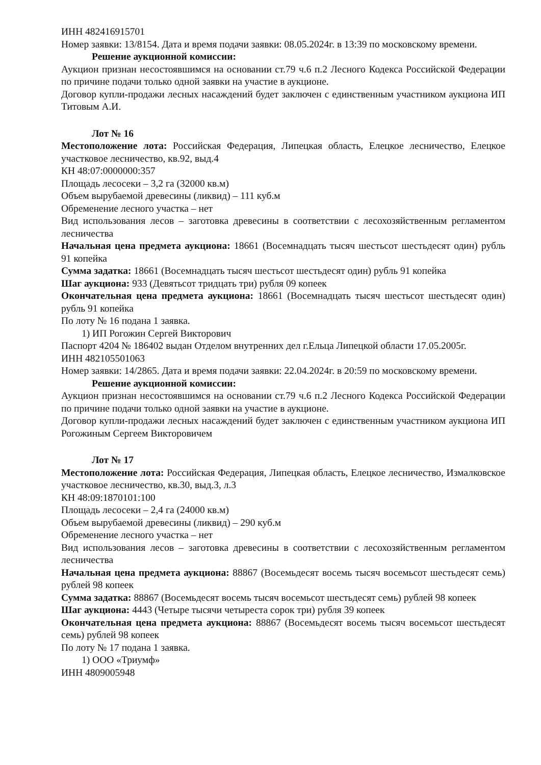ИНН 482416915701
Номер заявки: 13/8154. Дата и время подачи заявки: 08.05.2024г. в 13:39 по московскому времени.
Решение аукционной комиссии:
Аукцион признан несостоявшимся на основании ст.79 ч.6 п.2 Лесного Кодекса Российской Федерации по причине подачи только одной заявки на участие в аукционе.
Договор купли-продажи лесных насаждений будет заключен с единственным участником аукциона ИП Титовым А.И.
Лот № 16
Местоположение лота: Российская Федерация, Липецкая область, Елецкое лесничество, Елецкое участковое лесничество, кв.92, выд.4
КН 48:07:0000000:357
Площадь лесосеки – 3,2 га (32000 кв.м)
Объем вырубаемой древесины (ликвид) – 111 куб.м
Обременение лесного участка – нет
Вид использования лесов – заготовка древесины в соответствии с лесохозяйственным регламентом лесничества
Начальная цена предмета аукциона: 18661 (Восемнадцать тысяч шестьсот шестьдесят один) рубль 91 копейка
Сумма задатка: 18661 (Восемнадцать тысяч шестьсот шестьдесят один) рубль 91 копейка
Шаг аукциона: 933 (Девятьсот тридцать три) рубля 09 копеек
Окончательная цена предмета аукциона: 18661 (Восемнадцать тысяч шестьсот шестьдесят один) рубль 91 копейка
По лоту № 16 подана 1 заявка.
1) ИП Рогожин Сергей Викторович
Паспорт 4204 № 186402 выдан Отделом внутренних дел г.Ельца Липецкой области 17.05.2005г.
ИНН 482105501063
Номер заявки: 14/2865. Дата и время подачи заявки: 22.04.2024г. в 20:59 по московскому времени.
Решение аукционной комиссии:
Аукцион признан несостоявшимся на основании ст.79 ч.6 п.2 Лесного Кодекса Российской Федерации по причине подачи только одной заявки на участие в аукционе.
Договор купли-продажи лесных насаждений будет заключен с единственным участником аукциона ИП Рогожиным Сергеем Викторовичем
Лот № 17
Местоположение лота: Российская Федерация, Липецкая область, Елецкое лесничество, Измалковское участковое лесничество, кв.30, выд.3, л.3
КН 48:09:1870101:100
Площадь лесосеки – 2,4 га (24000 кв.м)
Объем вырубаемой древесины (ликвид) – 290 куб.м
Обременение лесного участка – нет
Вид использования лесов – заготовка древесины в соответствии с лесохозяйственным регламентом лесничества
Начальная цена предмета аукциона: 88867 (Восемьдесят восемь тысяч восемьсот шестьдесят семь) рублей 98 копеек
Сумма задатка: 88867 (Восемьдесят восемь тысяч восемьсот шестьдесят семь) рублей 98 копеек
Шаг аукциона: 4443 (Четыре тысячи четыреста сорок три) рубля 39 копеек
Окончательная цена предмета аукциона: 88867 (Восемьдесят восемь тысяч восемьсот шестьдесят семь) рублей 98 копеек
По лоту № 17 подана 1 заявка.
1) ООО «Триумф»
ИНН 4809005948